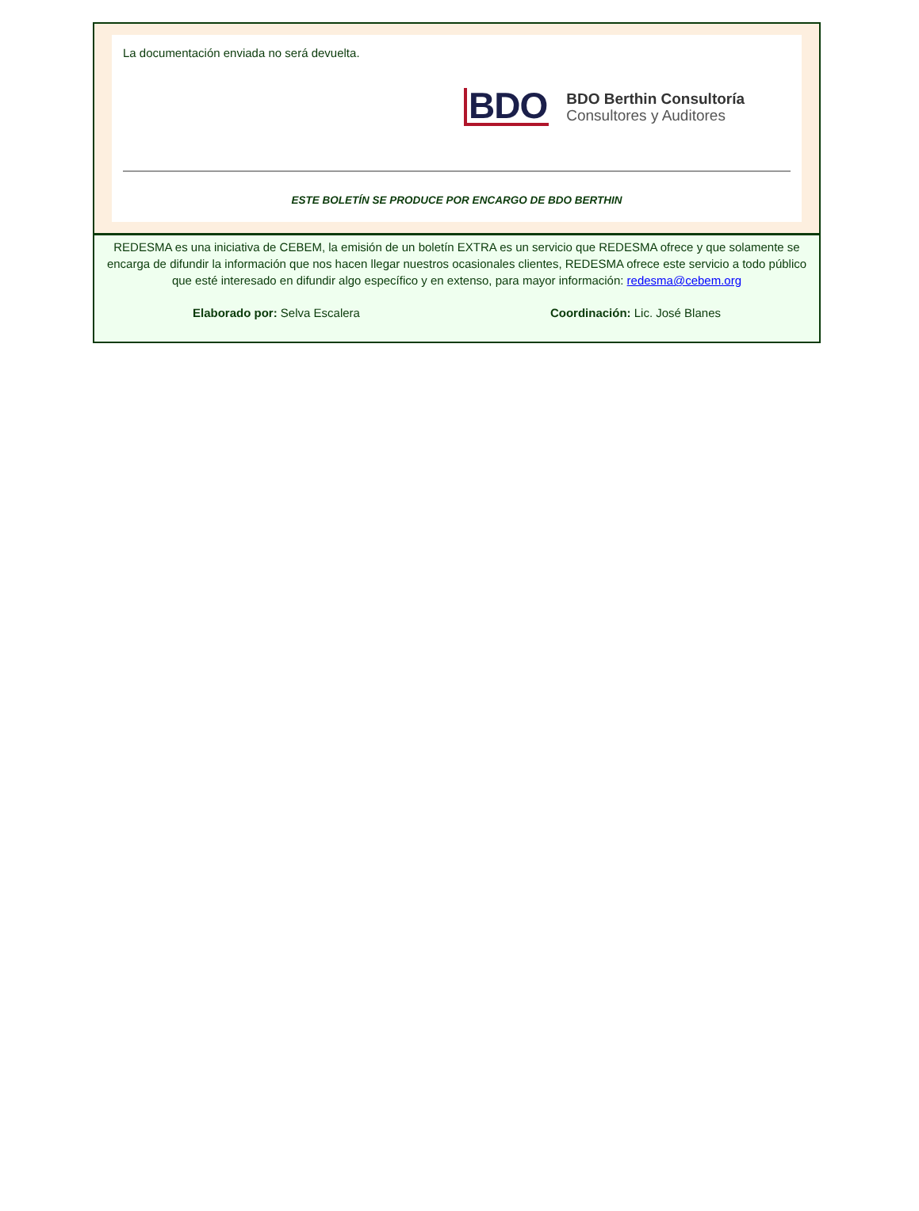La documentación enviada no será devuelta.
BDO BDO Berthin Consultoría
Consultores y Auditores
ESTE BOLETÍN SE PRODUCE POR ENCARGO DE BDO BERTHIN
REDESMA es una iniciativa de CEBEM, la emisión de un boletín EXTRA es un servicio que REDESMA ofrece y que solamente se encarga de difundir la información que nos hacen llegar nuestros ocasionales clientes, REDESMA ofrece este servicio a todo público que esté interesado en difundir algo específico y en extenso, para mayor información: redesma@cebem.org
Elaborado por: Selva Escalera Coordinación: Lic. José Blanes